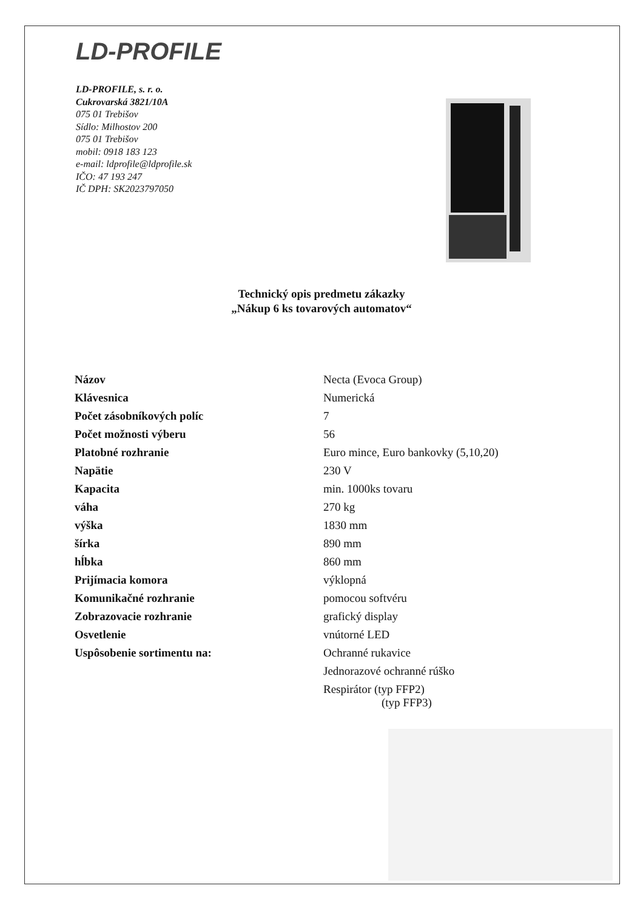LD-PROFILE
LD-PROFILE, s. r. o.
Cukrovarská 3821/10A
075 01 Trebišov
Sídlo: Milhostov 200
075 01 Trebišov
mobil: 0918 183 123
e-mail: ldprofile@ldprofile.sk
IČO: 47 193 247
IČ DPH: SK2023797050
Technický opis predmetu zákazky
„Nákup 6 ks tovarových automatov“
| Názov | Necta (Evoca Group) |
| Klávesnica | Numerická |
| Počet zásobníkových políc | 7 |
| Počet možnosti výberu | 56 |
| Platobné rozhranie | Euro mince, Euro bankovky (5,10,20) |
| Napätie | 230 V |
| Kapacita | min. 1000ks tovaru |
| váha | 270 kg |
| výška | 1830 mm |
| šírka | 890 mm |
| hĺbka | 860 mm |
| Prijímacia komora | výklopná |
| Komunikačné rozhranie | pomocou softvéru |
| Zobrazovacie rozhranie | grafický display |
| Osvetlenie | vnútorné LED |
| Uspôsobenie sortimentu na: | Ochranné rukavice |
| | Jednorazové ochranné rúško |
| | Respirátor (typ FFP2) (typ FFP3) |